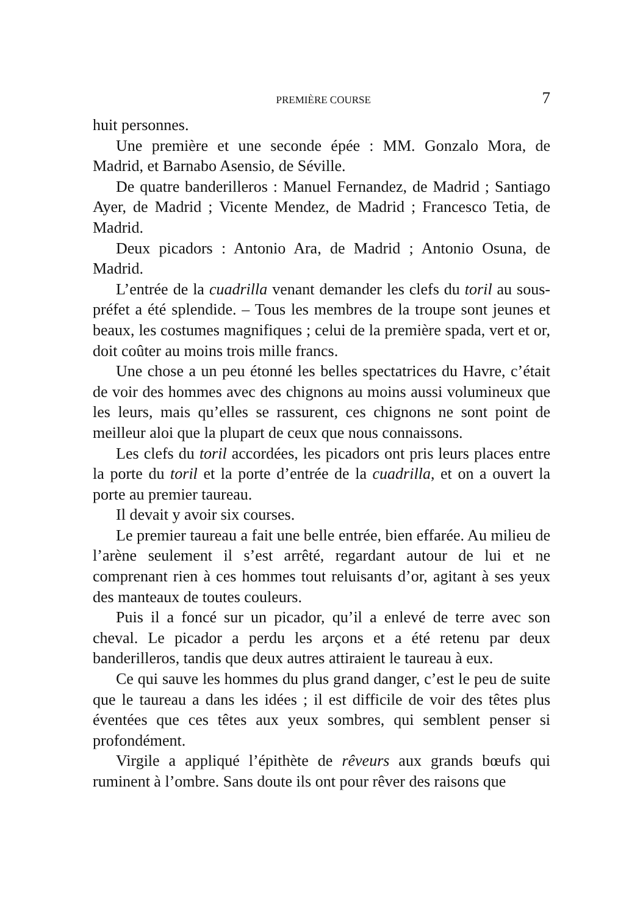PREMIÈRE COURSE 7
huit personnes.
Une première et une seconde épée : MM. Gonzalo Mora, de Madrid, et Barnabo Asensio, de Séville.
De quatre banderilleros : Manuel Fernandez, de Madrid ; Santiago Ayer, de Madrid ; Vicente Mendez, de Madrid ; Francesco Tetia, de Madrid.
Deux picadors : Antonio Ara, de Madrid ; Antonio Osuna, de Madrid.
L’entrée de la cuadrilla venant demander les clefs du toril au sous-préfet a été splendide. – Tous les membres de la troupe sont jeunes et beaux, les costumes magnifiques ; celui de la première spada, vert et or, doit coûter au moins trois mille francs.
Une chose a un peu étonné les belles spectatrices du Havre, c’était de voir des hommes avec des chignons au moins aussi volumineux que les leurs, mais qu’elles se rassurent, ces chignons ne sont point de meilleur aloi que la plupart de ceux que nous connaissons.
Les clefs du toril accordées, les picadors ont pris leurs places entre la porte du toril et la porte d’entrée de la cuadrilla, et on a ouvert la porte au premier taureau.
Il devait y avoir six courses.
Le premier taureau a fait une belle entrée, bien effarée. Au milieu de l’arène seulement il s’est arrêté, regardant autour de lui et ne comprenant rien à ces hommes tout reluisants d’or, agitant à ses yeux des manteaux de toutes couleurs.
Puis il a foncé sur un picador, qu’il a enlevé de terre avec son cheval. Le picador a perdu les arçons et a été retenu par deux banderilleros, tandis que deux autres attiraient le taureau à eux.
Ce qui sauve les hommes du plus grand danger, c’est le peu de suite que le taureau a dans les idées ; il est difficile de voir des têtes plus éventées que ces têtes aux yeux sombres, qui semblent penser si profondément.
Virgile a appliqué l’épithète de rêveurs aux grands bœufs qui ruminent à l’ombre. Sans doute ils ont pour rêver des raisons que